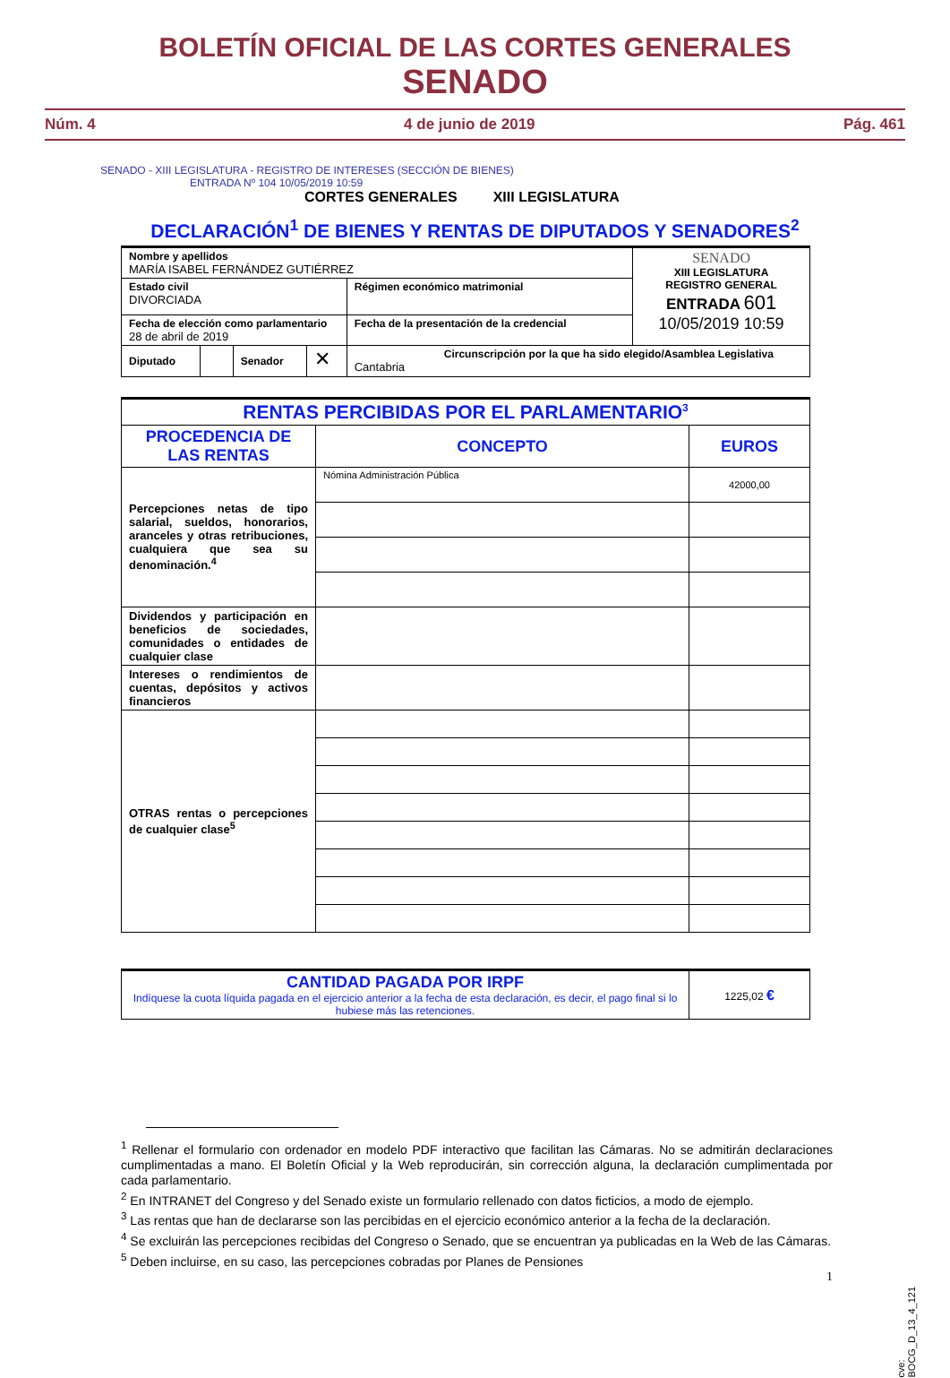BOLETÍN OFICIAL DE LAS CORTES GENERALES
SENADO
Núm. 4 4 de junio de 2019 Pág. 461
SENADO - XIII LEGISLATURA - REGISTRO DE INTERESES (SECCIÓN DE BIENES)
ENTRADA Nº 104 10/05/2019 10:59
CORTES GENERALES XIII LEGISLATURA
DECLARACIÓN<sup>1</sup> DE BIENES Y RENTAS DE DIPUTADOS Y SENADORES<sup>2</sup>
| Nombre y apellidos MARÍA ISABEL FERNÁNDEZ GUTIÉRREZ | | | | | SENADO XIII LEGISLATURA REGISTRO GENERAL ENTRADA 601 10/05/2019 10:59 |
| Estado civil DIVORCIADA | | | | Régimen económico matrimonial | |
| Fecha de elección como parlamentario 28 de abril de 2019 | | | | Fecha de la presentación de la credencial | |
| Diputado | | Senador | ✕ | Circunscripción por la que ha sido elegido/Asamblea Legislativa Cantabria | |
| RENTAS PERCIBIDAS POR EL PARLAMENTARIO<sup>3</sup> | | |
| --- | --- | --- |
| PROCEDENCIA DE LAS RENTAS | CONCEPTO | EUROS |
| Percepciones netas de tipo salarial, sueldos, honorarios, aranceles y otras retribuciones, cualquiera que sea su denominación.<sup>4</sup> | Nómina Administración Pública | 42000,00 |
| Dividendos y participación en beneficios de sociedades, comunidades o entidades de cualquier clase | | |
| Intereses o rendimientos de cuentas, depósitos y activos financieros | | |
| OTRAS rentas o percepciones de cualquier clase<sup>5</sup> | | |
| CANTIDAD PAGADA POR IRPF Indíquese la cuota líquida pagada en el ejercicio anterior a la fecha de esta declaración, es decir, el pago final si lo hubiese más las retenciones. | 1225,02 € |
<sup>1</sup> Rellenar el formulario con ordenador en modelo PDF interactivo que facilitan las Cámaras. No se admitirán declaraciones cumplimentadas a mano. El Boletín Oficial y la Web reproducirán, sin corrección alguna, la declaración cumplimentada por cada parlamentario.
<sup>2</sup> En INTRANET del Congreso y del Senado existe un formulario rellenado con datos ficticios, a modo de ejemplo.
<sup>3</sup> Las rentas que han de declararse son las percibidas en el ejercicio económico anterior a la fecha de la declaración.
<sup>4</sup> Se excluirán las percepciones recibidas del Congreso o Senado, que se encuentran ya publicadas en la Web de las Cámaras.
<sup>5</sup> Deben incluirse, en su caso, las percepciones cobradas por Planes de Pensiones
1
cve: BOCG_D_13_4_121